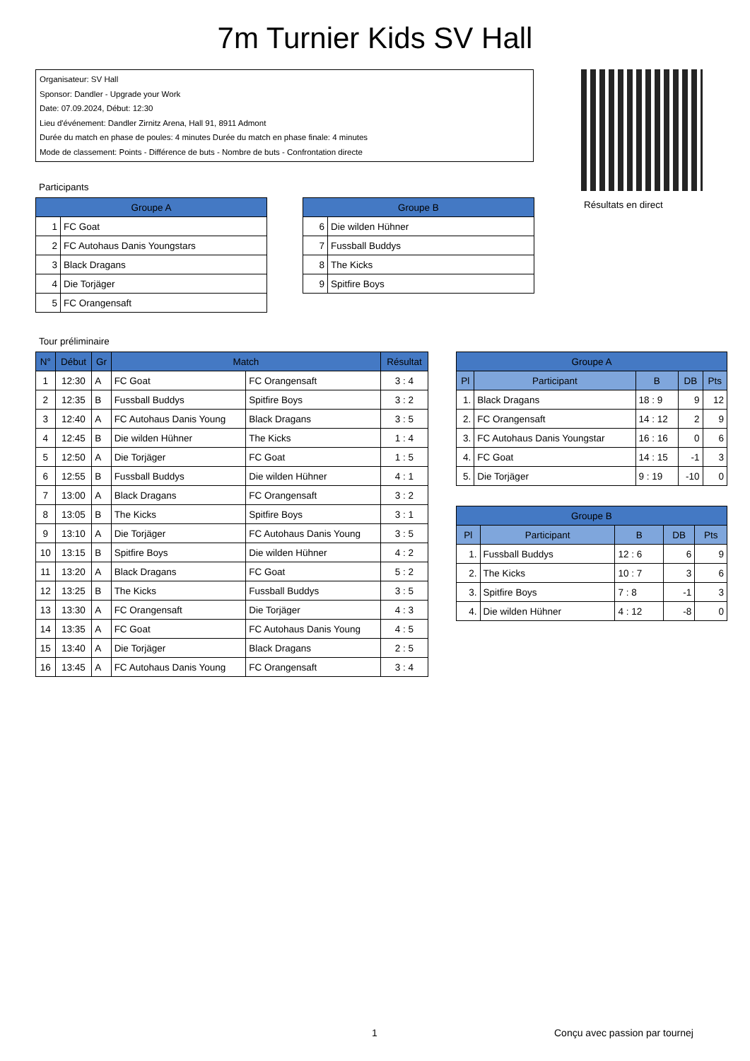7m Turnier Kids SV Hall
Organisateur: SV Hall
Sponsor: Dandler - Upgrade your Work
Date: 07.09.2024, Début: 12:30
Lieu d'événement: Dandler Zirnitz Arena, Hall 91, 8911 Admont
Durée du match en phase de poules: 4 minutes Durée du match en phase finale: 4 minutes
Mode de classement: Points - Différence de buts - Nombre de buts - Confrontation directe
Résultats en direct
Participants
| Groupe A | |
| --- | --- |
| 1 | FC Goat |
| 2 | FC Autohaus Danis Youngstars |
| 3 | Black Dragans |
| 4 | Die Torjäger |
| 5 | FC Orangensaft |
| Groupe B | |
| --- | --- |
| 6 | Die wilden Hühner |
| 7 | Fussball Buddys |
| 8 | The Kicks |
| 9 | Spitfire Boys |
Tour préliminaire
| N° | Début | Gr | Match | | Résultat |
| --- | --- | --- | --- | --- | --- |
| 1 | 12:30 | A | FC Goat | FC Orangensaft | 3 : 4 |
| 2 | 12:35 | B | Fussball Buddys | Spitfire Boys | 3 : 2 |
| 3 | 12:40 | A | FC Autohaus Danis Young | Black Dragans | 3 : 5 |
| 4 | 12:45 | B | Die wilden Hühner | The Kicks | 1 : 4 |
| 5 | 12:50 | A | Die Torjäger | FC Goat | 1 : 5 |
| 6 | 12:55 | B | Fussball Buddys | Die wilden Hühner | 4 : 1 |
| 7 | 13:00 | A | Black Dragans | FC Orangensaft | 3 : 2 |
| 8 | 13:05 | B | The Kicks | Spitfire Boys | 3 : 1 |
| 9 | 13:10 | A | Die Torjäger | FC Autohaus Danis Young | 3 : 5 |
| 10 | 13:15 | B | Spitfire Boys | Die wilden Hühner | 4 : 2 |
| 11 | 13:20 | A | Black Dragans | FC Goat | 5 : 2 |
| 12 | 13:25 | B | The Kicks | Fussball Buddys | 3 : 5 |
| 13 | 13:30 | A | FC Orangensaft | Die Torjäger | 4 : 3 |
| 14 | 13:35 | A | FC Goat | FC Autohaus Danis Young | 4 : 5 |
| 15 | 13:40 | A | Die Torjäger | Black Dragans | 2 : 5 |
| 16 | 13:45 | A | FC Autohaus Danis Young | FC Orangensaft | 3 : 4 |
| Groupe A | | | | |
| --- | --- | --- | --- | --- |
| Pl | Participant | B | DB | Pts |
| 1. | Black Dragans | 18 : 9 | 9 | 12 |
| 2. | FC Orangensaft | 14 : 12 | 2 | 9 |
| 3. | FC Autohaus Danis Youngstar | 16 : 16 | 0 | 6 |
| 4. | FC Goat | 14 : 15 | -1 | 3 |
| 5. | Die Torjäger | 9 : 19 | -10 | 0 |
| Groupe B | | | | |
| --- | --- | --- | --- | --- |
| Pl | Participant | B | DB | Pts |
| 1. | Fussball Buddys | 12 : 6 | 6 | 9 |
| 2. | The Kicks | 10 : 7 | 3 | 6 |
| 3. | Spitfire Boys | 7 : 8 | -1 | 3 |
| 4. | Die wilden Hühner | 4 : 12 | -8 | 0 |
1 Conçu avec passion par tournej